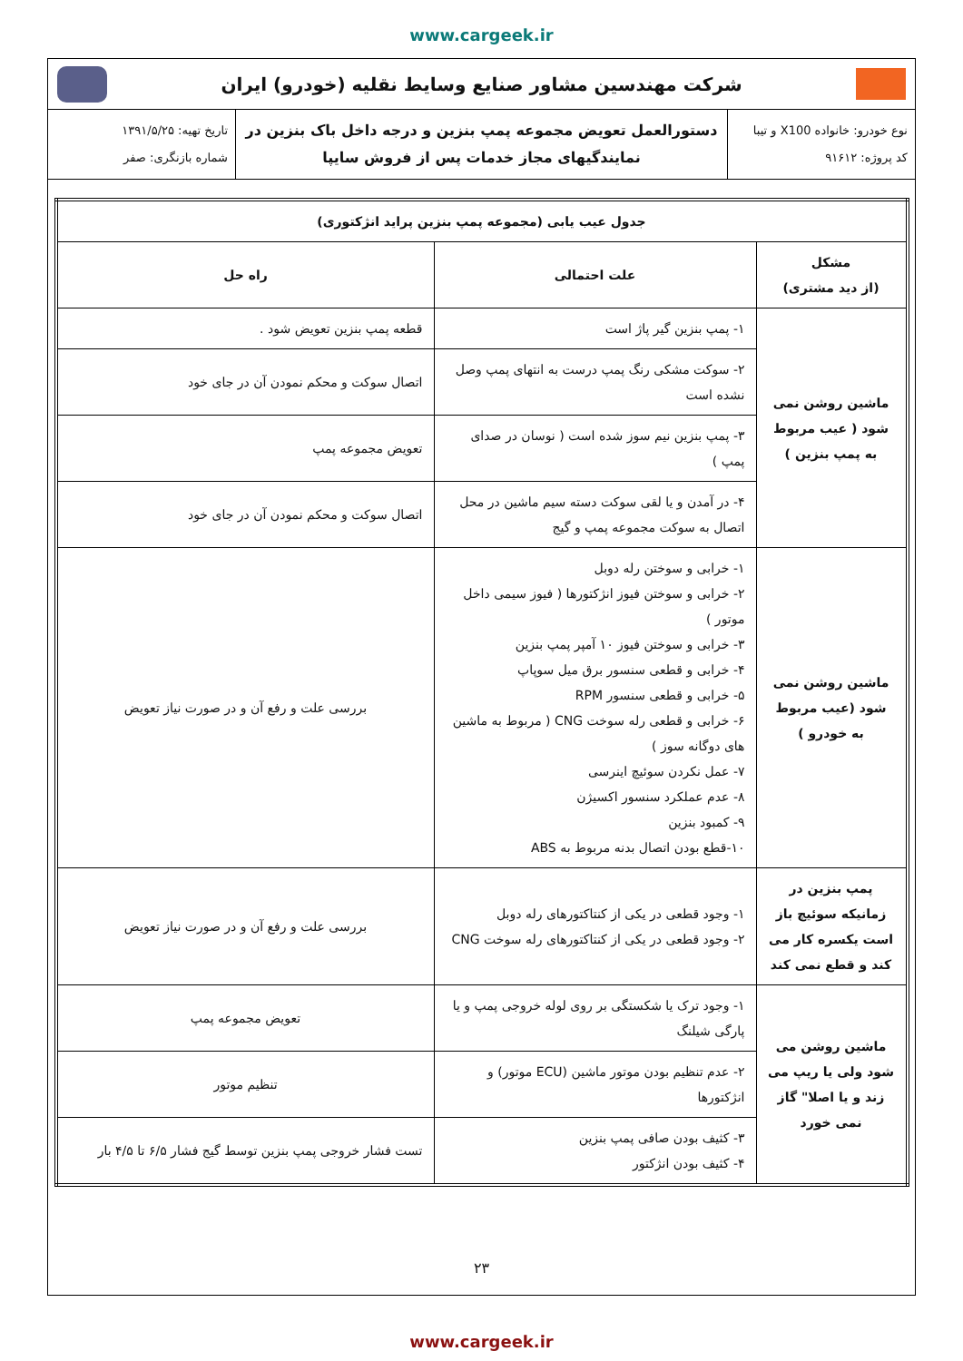www.cargeek.ir
شرکت مهندسین مشاور صنایع وسایط نقلیه (خودرو) ایران
نوع خودرو: خانواده X100 و تیبا
کد پروژه: ۹۱۶۱۲
دستورالعمل تعویض مجموعه پمپ بنزین و درجه داخل باک بنزین در
نمایندگیهای مجاز خدمات پس از فروش سایپا
تاریخ تهیه: ۱۳۹۱/۵/۲۵
شماره بازنگری: صفر
| جدول عیب یابی (مجموعه پمپ بنزین پراید انژکتوری) | | |
| --- | --- | --- |
| مشکل (از دید مشتری) | علت احتمالی | راه حل |
| ماشین روشن نمی شود ( عیب مربوط به پمپ بنزین ) | ۱- پمپ بنزین گیر پاژ است | قطعه پمپ بنزین تعویض شود . |
| | ۲- سوکت مشکی رنگ پمپ درست به انتهای پمپ وصل نشده است | اتصال سوکت و محکم نمودن آن در جای خود |
| | ۳- پمپ بنزین نیم سوز شده است ( نوسان در صدای پمپ ) | تعویض مجموعه پمپ |
| | ۴- در آمدن و یا لقی سوکت دسته سیم ماشین در محل اتصال به سوکت مجموعه پمپ و گیج | اتصال سوکت و محکم نمودن آن در جای خود |
| ماشین روشن نمی شود (عیب مربوط به خودرو ) | ۱- خرابی و سوختن رله دوبل ۲- خرابی و سوختن فیوز انژکتورها ( فیوز سیمی داخل موتور ) ۳- خرابی و سوختن فیوز ۱۰ آمپر پمپ بنزین ۴- خرابی و قطعی سنسور برق میل سوپاپ ۵- خرابی و قطعی سنسور RPM ۶- خرابی و قطعی رله سوخت CNG ( مربوط به ماشین های دوگانه سوز ) ۷- عمل نکردن سوئیچ اینرسی ۸- عدم عملکرد سنسور اکسیژن ۹- کمبود بنزین ۱۰-قطع بودن اتصال بدنه مربوط به ABS | بررسی علت و رفع آن و در صورت نیاز تعویض |
| پمپ بنزین در زمانیکه سوئیچ باز است یکسره کار می کند و قطع نمی کند | ۱- وجود قطعی در یکی از کنتاکتورهای رله دوبل ۲- وجود قطعی در یکی از کنتاکتورهای رله سوخت CNG | بررسی علت و رفع آن و در صورت نیاز تعویض |
| ماشین روشن می شود ولی یا ریپ می زند و یا اصلا" گاز نمی خورد | ۱- وجود ترک یا شکستگی بر روی لوله خروجی پمپ و یا پارگی شیلنگ | تعویض مجموعه پمپ |
| | ۲- عدم تنظیم بودن موتور ماشین (ECU موتور) و انژکتورها | تنظیم موتور |
| | ۳- کثیف بودن صافی پمپ بنزین ۴- کثیف بودن انژکتور | تست فشار خروجی پمپ بنزین توسط گیج فشار ۶/۵ تا ۴/۵ بار |
۲۳
www.cargeek.ir